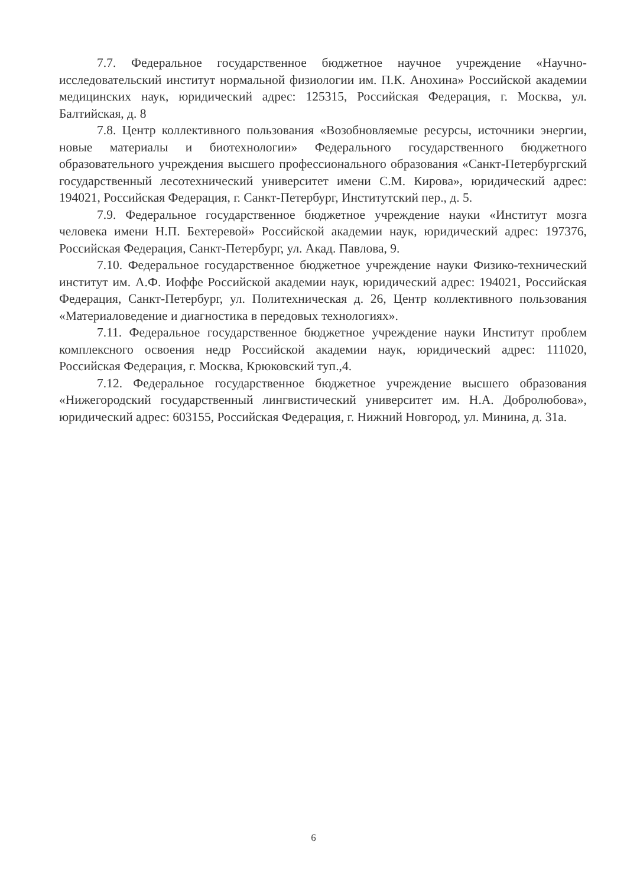7.7. Федеральное государственное бюджетное научное учреждение «Научно-исследовательский институт нормальной физиологии им. П.К. Анохина» Российской академии медицинских наук, юридический адрес: 125315, Российская Федерация, г. Москва, ул. Балтийская, д. 8
7.8. Центр коллективного пользования «Возобновляемые ресурсы, источники энергии, новые материалы и биотехнологии» Федерального государственного бюджетного образовательного учреждения высшего профессионального образования «Санкт-Петербургский государственный лесотехнический университет имени С.М. Кирова», юридический адрес: 194021, Российская Федерация, г. Санкт-Петербург, Институтский пер., д. 5.
7.9. Федеральное государственное бюджетное учреждение науки «Институт мозга человека имени Н.П. Бехтеревой» Российской академии наук, юридический адрес: 197376, Российская Федерация, Санкт-Петербург, ул. Акад. Павлова, 9.
7.10. Федеральное государственное бюджетное учреждение науки Физико-технический институт им. А.Ф. Иоффе Российской академии наук, юридический адрес: 194021, Российская Федерация, Санкт-Петербург, ул. Политехническая д. 26, Центр коллективного пользования «Материаловедение и диагностика в передовых технологиях».
7.11. Федеральное государственное бюджетное учреждение науки Институт проблем комплексного освоения недр Российской академии наук, юридический адрес: 111020, Российская Федерация, г. Москва, Крюковский туп.,4.
7.12. Федеральное государственное бюджетное учреждение высшего образования «Нижегородский государственный лингвистический университет им. Н.А. Добролюбова», юридический адрес: 603155, Российская Федерация, г. Нижний Новгород, ул. Минина, д. 31а.
6